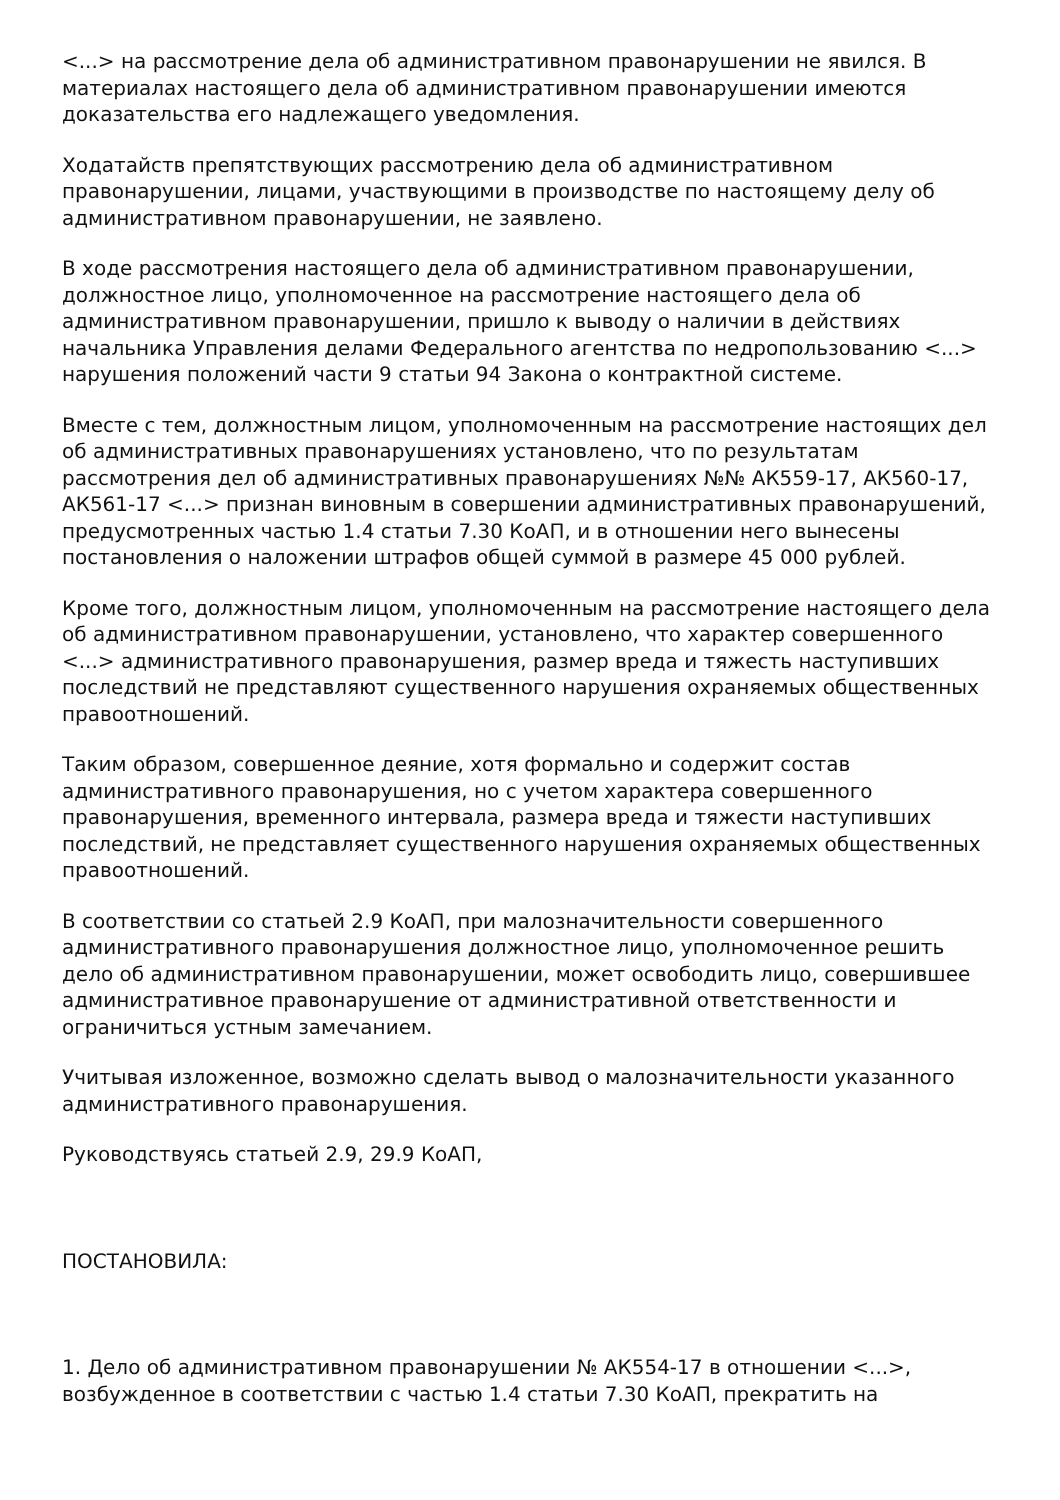<...> на рассмотрение дела об административном правонарушении не явился. В материалах настоящего дела об административном правонарушении имеются доказательства его надлежащего уведомления.
Ходатайств препятствующих рассмотрению дела об административном правонарушении, лицами, участвующими в производстве по настоящему делу об административном правонарушении, не заявлено.
В ходе рассмотрения настоящего дела об административном правонарушении, должностное лицо, уполномоченное на рассмотрение настоящего дела об административном правонарушении, пришло к выводу о наличии в действиях начальника Управления делами Федерального агентства по недропользованию <...> нарушения положений части 9 статьи 94 Закона о контрактной системе.
Вместе с тем, должностным лицом, уполномоченным на рассмотрение настоящих дел об административных правонарушениях установлено, что по результатам рассмотрения дел об административных правонарушениях №№ АК559-17, АК560-17, АК561-17 <...> признан виновным в совершении административных правонарушений, предусмотренных частью 1.4 статьи 7.30 КоАП, и в отношении него вынесены постановления о наложении штрафов общей суммой в размере 45 000 рублей.
Кроме того, должностным лицом, уполномоченным на рассмотрение настоящего дела об административном правонарушении, установлено, что характер совершенного <...> административного правонарушения, размер вреда и тяжесть наступивших последствий не представляют существенного нарушения охраняемых общественных правоотношений.
Таким образом, совершенное деяние, хотя формально и содержит состав административного правонарушения, но с учетом характера совершенного правонарушения, временного интервала, размера вреда и тяжести наступивших последствий, не представляет существенного нарушения охраняемых общественных правоотношений.
В соответствии со статьей 2.9 КоАП, при малозначительности совершенного административного правонарушения должностное лицо, уполномоченное решить дело об административном правонарушении, может освободить лицо, совершившее административное правонарушение от административной ответственности и ограничиться устным замечанием.
Учитывая изложенное, возможно сделать вывод о малозначительности указанного административного правонарушения.
Руководствуясь статьей 2.9, 29.9 КоАП,
ПОСТАНОВИЛА:
1. Дело об административном правонарушении № АК554-17 в отношении <...>, возбужденное в соответствии с частью 1.4 статьи 7.30 КоАП, прекратить на